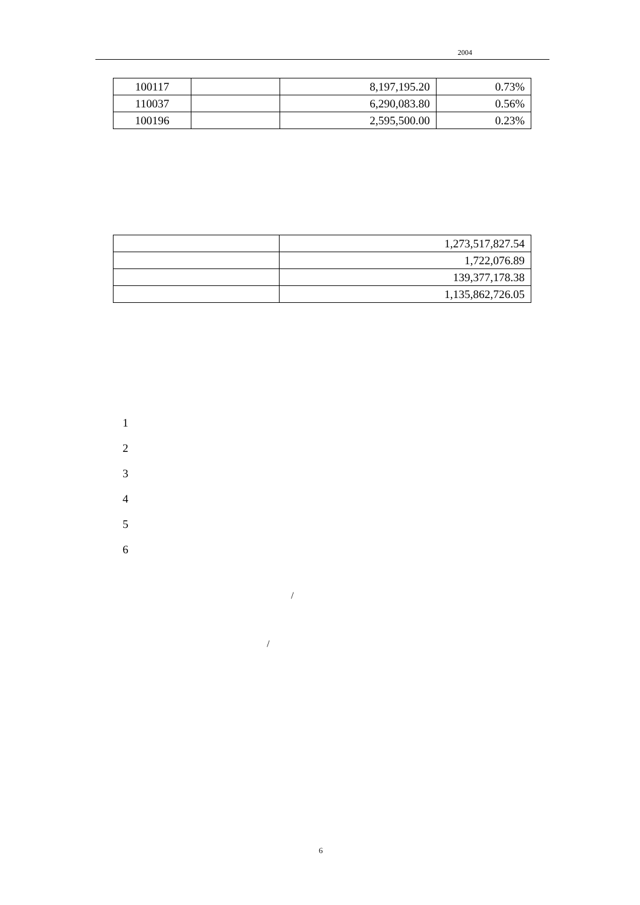2004
| 100117 | | 8,197,195.20 | 0.73% |
| 110037 | | 6,290,083.80 | 0.56% |
| 100196 | | 2,595,500.00 | 0.23% |
| | 1,273,517,827.54 |
| | 1,722,076.89 |
| | 139,377,178.38 |
| | 1,135,862,726.05 |
1
2
3
4
5
6
/
/
6